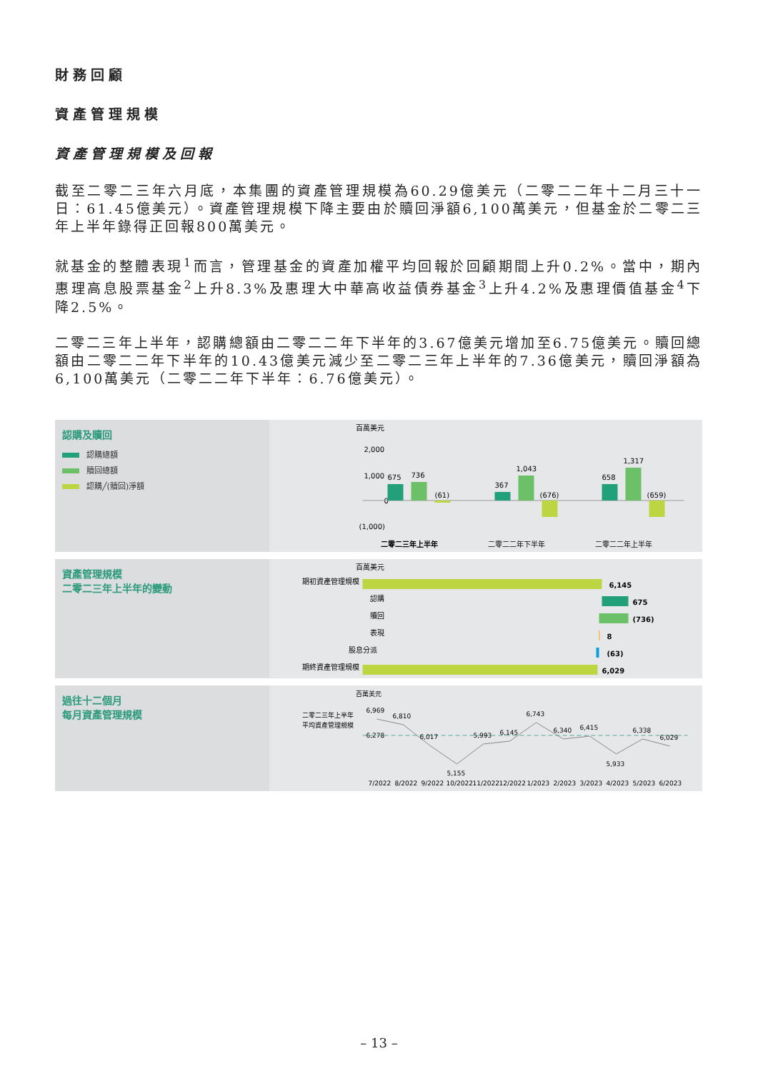財務回顧
資產管理規模
資產管理規模及回報
截至二零二三年六月底，本集團的資產管理規模為60.29億美元（二零二二年十二月三十一日：61.45億美元）。資產管理規模下降主要由於贖回淨額6,100萬美元，但基金於二零二三年上半年錄得正回報800萬美元。
就基金的整體表現<sup>1</sup>而言，管理基金的資產加權平均回報於回顧期間上升0.2%。當中，期內惠理高息股票基金<sup>2</sup>上升8.3%及惠理大中華高收益債券基金<sup>3</sup>上升4.2%及惠理價值基金<sup>4</sup>下降2.5%。
二零二三年上半年，認購總額由二零二二年下半年的3.67億美元增加至6.75億美元。贖回總額由二零二二年下半年的10.43億美元減少至二零二三年上半年的7.36億美元，贖回淨額為6,100萬美元（二零二二年下半年：6.76億美元）。
認購及贖回
認購總額
贖回總額
認購╱(贖回)淨額
百萬美元
2,000
1,000
0
(1,000)
675
736
(61)
367
1,043
(676)
658
1,317
(659)
二零二三年上半年
二零二二年下半年
二零二二年上半年
資產管理規模
二零二三年上半年的變動
百萬美元
期初資產管理規模
6,145
認購
675
贖回
(736)
表現
8
股息分派
(63)
期終資產管理規模
6,029
過往十二個月
每月資產管理規模
百萬美元
二零二三年上半年
平均資產管理規模
6,278
6,969
6,810
6,017
5,155
5,993
6,145
6,743
6,340
6,415
5,933
6,338
6,029
7/2022
8/2022
9/2022
10/2022
11/2022
12/2022
1/2023
2/2023
3/2023
4/2023
5/2023
6/2023
– 13 –